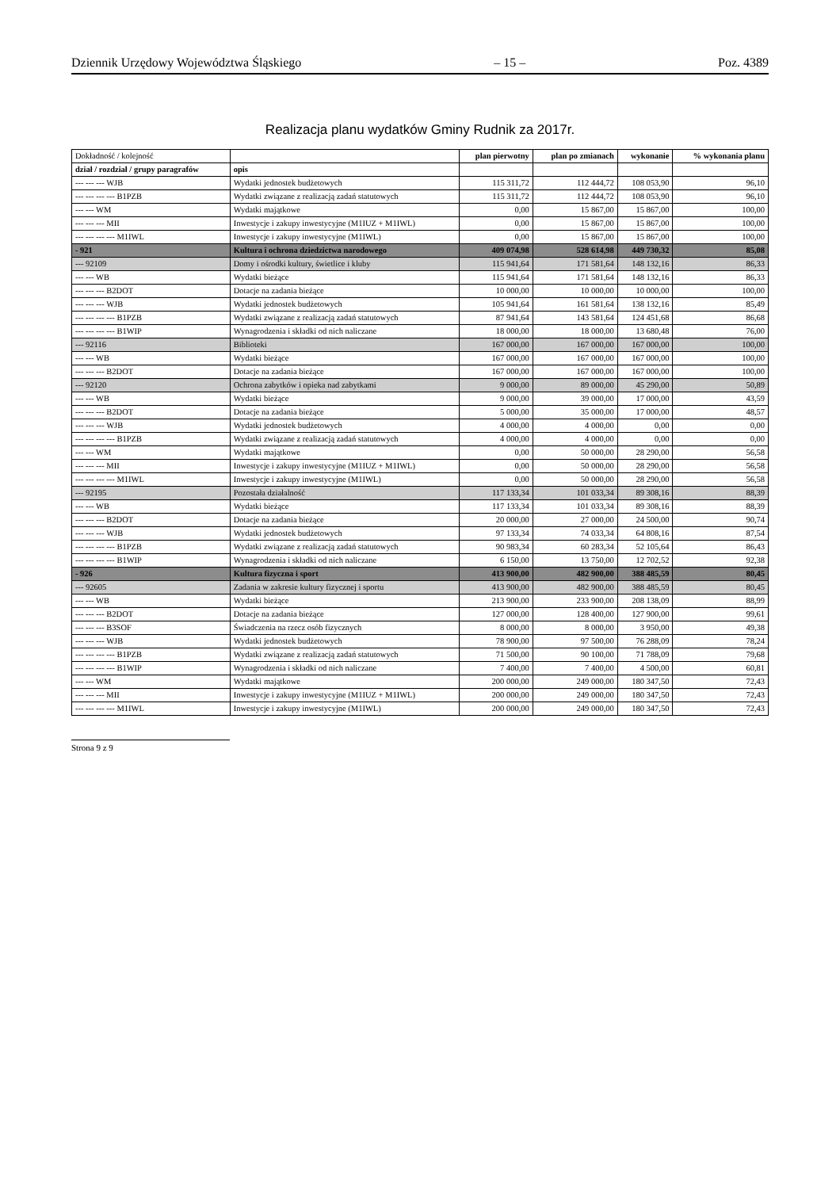Dziennik Urzędowy Województwa Śląskiego – 15 – Poz. 4389
Realizacja planu wydatków Gminy Rudnik za 2017r.
| Dokładność / kolejność | | plan pierwotny | plan po zmianach | wykonanie | % wykonania planu |
| --- | --- | --- | --- | --- | --- |
| dział / rozdział / grupy paragrafów | opis | | | | |
| --- --- --- WJB | Wydatki jednostek budżetowych | 115 311,72 | 112 444,72 | 108 053,90 | 96,10 |
| --- --- --- --- B1PZB | Wydatki związane z realizacją zadań statutowych | 115 311,72 | 112 444,72 | 108 053,90 | 96,10 |
| --- --- WM | Wydatki majątkowe | 0,00 | 15 867,00 | 15 867,00 | 100,00 |
| --- --- --- MII | Inwestycje i zakupy inwestycyjne (M1IUZ + M1IWL) | 0,00 | 15 867,00 | 15 867,00 | 100,00 |
| --- --- --- --- M1IWL | Inwestycje i zakupy inwestycyjne (M1IWL) | 0,00 | 15 867,00 | 15 867,00 | 100,00 |
| - 921 | Kultura i ochrona dziedzictwa narodowego | 409 074,98 | 528 614,98 | 449 730,32 | 85,08 |
| --- 92109 | Domy i ośrodki kultury, świetlice i kluby | 115 941,64 | 171 581,64 | 148 132,16 | 86,33 |
| --- --- WB | Wydatki bieżące | 115 941,64 | 171 581,64 | 148 132,16 | 86,33 |
| --- --- --- B2DOT | Dotacje na zadania bieżące | 10 000,00 | 10 000,00 | 10 000,00 | 100,00 |
| --- --- --- WJB | Wydatki jednostek budżetowych | 105 941,64 | 161 581,64 | 138 132,16 | 85,49 |
| --- --- --- --- B1PZB | Wydatki związane z realizacją zadań statutowych | 87 941,64 | 143 581,64 | 124 451,68 | 86,68 |
| --- --- --- --- B1WIP | Wynagrodzenia i składki od nich naliczane | 18 000,00 | 18 000,00 | 13 680,48 | 76,00 |
| --- 92116 | Biblioteki | 167 000,00 | 167 000,00 | 167 000,00 | 100,00 |
| --- --- WB | Wydatki bieżące | 167 000,00 | 167 000,00 | 167 000,00 | 100,00 |
| --- --- --- B2DOT | Dotacje na zadania bieżące | 167 000,00 | 167 000,00 | 167 000,00 | 100,00 |
| --- 92120 | Ochrona zabytków i opieka nad zabytkami | 9 000,00 | 89 000,00 | 45 290,00 | 50,89 |
| --- --- WB | Wydatki bieżące | 9 000,00 | 39 000,00 | 17 000,00 | 43,59 |
| --- --- --- B2DOT | Dotacje na zadania bieżące | 5 000,00 | 35 000,00 | 17 000,00 | 48,57 |
| --- --- --- WJB | Wydatki jednostek budżetowych | 4 000,00 | 4 000,00 | 0,00 | 0,00 |
| --- --- --- --- B1PZB | Wydatki związane z realizacją zadań statutowych | 4 000,00 | 4 000,00 | 0,00 | 0,00 |
| --- --- WM | Wydatki majątkowe | 0,00 | 50 000,00 | 28 290,00 | 56,58 |
| --- --- --- MII | Inwestycje i zakupy inwestycyjne (M1IUZ + M1IWL) | 0,00 | 50 000,00 | 28 290,00 | 56,58 |
| --- --- --- --- M1IWL | Inwestycje i zakupy inwestycyjne (M1IWL) | 0,00 | 50 000,00 | 28 290,00 | 56,58 |
| --- 92195 | Pozostała działalność | 117 133,34 | 101 033,34 | 89 308,16 | 88,39 |
| --- --- WB | Wydatki bieżące | 117 133,34 | 101 033,34 | 89 308,16 | 88,39 |
| --- --- --- B2DOT | Dotacje na zadania bieżące | 20 000,00 | 27 000,00 | 24 500,00 | 90,74 |
| --- --- --- WJB | Wydatki jednostek budżetowych | 97 133,34 | 74 033,34 | 64 808,16 | 87,54 |
| --- --- --- --- B1PZB | Wydatki związane z realizacją zadań statutowych | 90 983,34 | 60 283,34 | 52 105,64 | 86,43 |
| --- --- --- --- B1WIP | Wynagrodzenia i składki od nich naliczane | 6 150,00 | 13 750,00 | 12 702,52 | 92,38 |
| - 926 | Kultura fizyczna i sport | 413 900,00 | 482 900,00 | 388 485,59 | 80,45 |
| --- 92605 | Zadania w zakresie kultury fizycznej i sportu | 413 900,00 | 482 900,00 | 388 485,59 | 80,45 |
| --- --- WB | Wydatki bieżące | 213 900,00 | 233 900,00 | 208 138,09 | 88,99 |
| --- --- --- B2DOT | Dotacje na zadania bieżące | 127 000,00 | 128 400,00 | 127 900,00 | 99,61 |
| --- --- --- B3SOF | Świadczenia na rzecz osób fizycznych | 8 000,00 | 8 000,00 | 3 950,00 | 49,38 |
| --- --- --- WJB | Wydatki jednostek budżetowych | 78 900,00 | 97 500,00 | 76 288,09 | 78,24 |
| --- --- --- --- B1PZB | Wydatki związane z realizacją zadań statutowych | 71 500,00 | 90 100,00 | 71 788,09 | 79,68 |
| --- --- --- --- B1WIP | Wynagrodzenia i składki od nich naliczane | 7 400,00 | 7 400,00 | 4 500,00 | 60,81 |
| --- --- WM | Wydatki majątkowe | 200 000,00 | 249 000,00 | 180 347,50 | 72,43 |
| --- --- --- MII | Inwestycje i zakupy inwestycyjne (M1IUZ + M1IWL) | 200 000,00 | 249 000,00 | 180 347,50 | 72,43 |
| --- --- --- --- M1IWL | Inwestycje i zakupy inwestycyjne (M1IWL) | 200 000,00 | 249 000,00 | 180 347,50 | 72,43 |
Strona 9 z 9